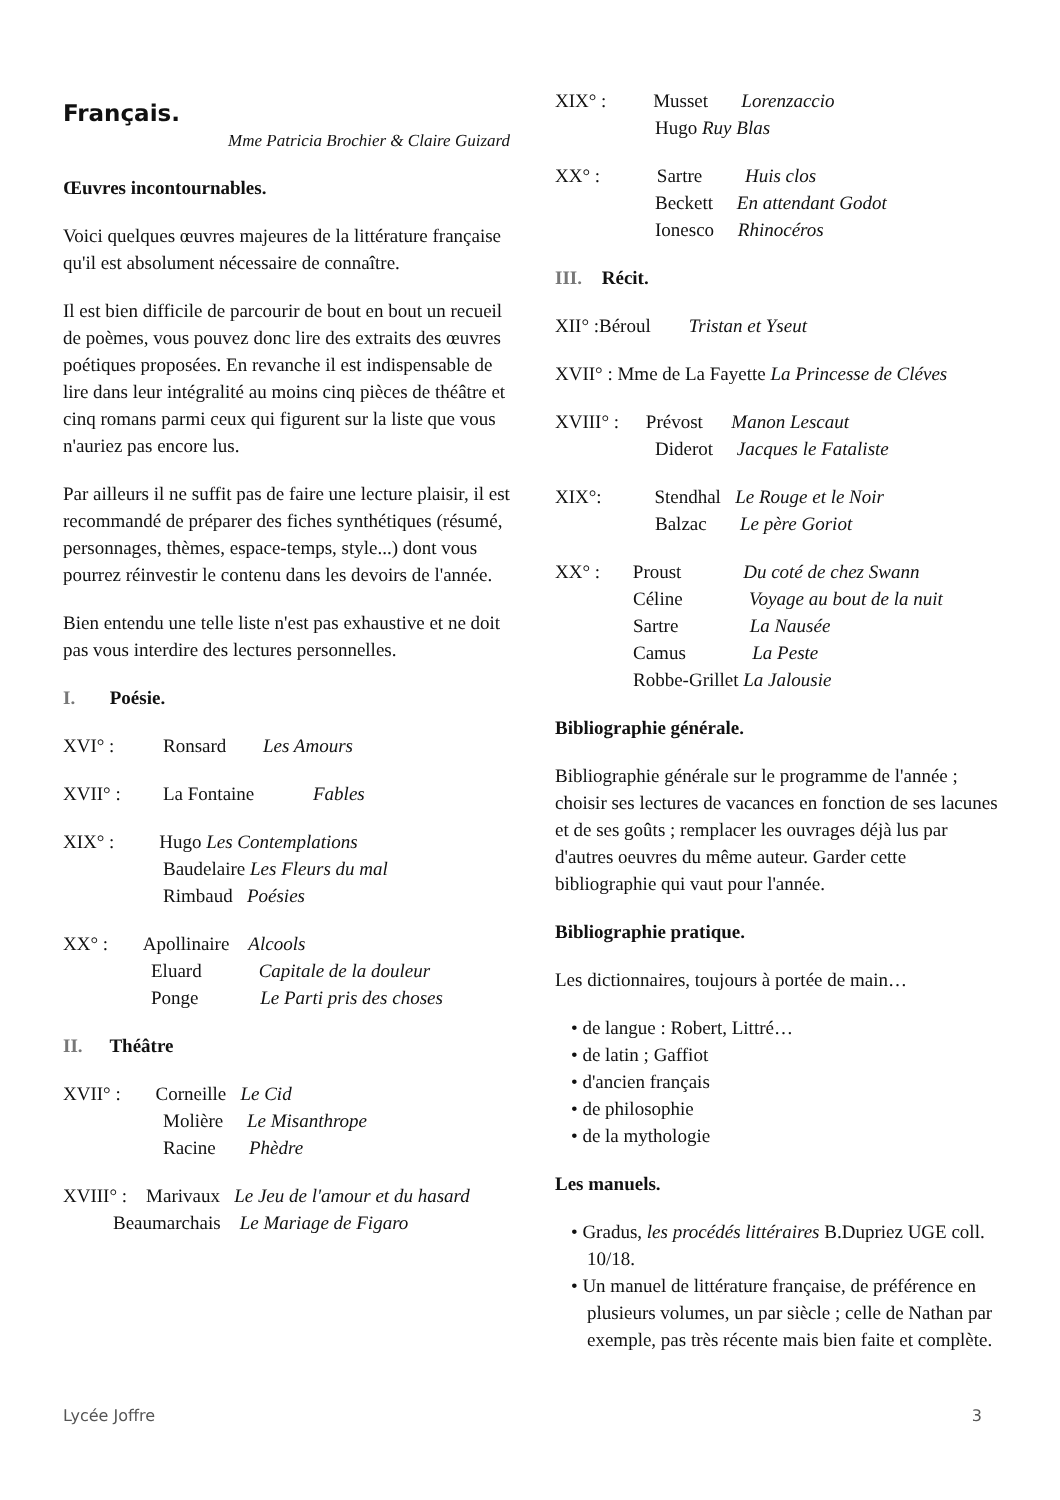Français.
Mme Patricia Brochier & Claire Guizard
Œuvres incontournables.
Voici quelques œuvres majeures de la littérature française qu'il est absolument nécessaire de connaître.
Il est bien difficile de parcourir de bout en bout un recueil de poèmes, vous pouvez donc lire des extraits des œuvres poétiques proposées. En revanche il est indispensable de lire dans leur intégralité au moins cinq pièces de théâtre et cinq romans parmi ceux qui figurent sur la liste que vous n'auriez pas encore lus.
Par ailleurs il ne suffit pas de faire une lecture plaisir, il est recommandé de préparer des fiches synthétiques (résumé, personnages, thèmes, espace-temps, style...) dont vous pourrez réinvestir le contenu dans les devoirs de l'année.
Bien entendu une telle liste n'est pas exhaustive et ne doit pas vous interdire des lectures personnelles.
I. Poésie.
XVI° : Ronsard Les Amours
XVII° : La Fontaine Fables
XIX° : Hugo Les Contemplations
Baudelaire Les Fleurs du mal
Rimbaud Poésies
XX° : Apollinaire Alcools
Eluard Capitale de la douleur
Ponge Le Parti pris des choses
II. Théâtre
XVII° : Corneille Le Cid
Molière Le Misanthrope
Racine Phèdre
XVIII° : Marivaux Le Jeu de l'amour et du hasard
Beaumarchais Le Mariage de Figaro
XIX° : Musset Lorenzaccio
Hugo Ruy Blas
XX° : Sartre Huis clos
Beckett En attendant Godot
Ionesco Rhinocéros
III. Récit.
XII° :Béroul Tristan et Yseut
XVII° : Mme de La Fayette La Princesse de Cléves
XVIII° : Prévost Manon Lescaut
Diderot Jacques le Fataliste
XIX°: Stendhal Le Rouge et le Noir
Balzac Le père Goriot
XX° : Proust Du coté de chez Swann
Céline Voyage au bout de la nuit
Sartre La Nausée
Camus La Peste
Robbe-Grillet La Jalousie
Bibliographie générale.
Bibliographie générale sur le programme de l'année ; choisir ses lectures de vacances en fonction de ses lacunes et de ses goûts ; remplacer les ouvrages déjà lus par d'autres oeuvres du même auteur. Garder cette bibliographie qui vaut pour l'année.
Bibliographie pratique.
Les dictionnaires, toujours à portée de main…
• de langue : Robert, Littré…
• de latin ; Gaffiot
• d'ancien français
• de philosophie
• de la mythologie
Les manuels.
• Gradus, les procédés littéraires B.Dupriez UGE coll. 10/18.
• Un manuel de littérature française, de préférence en plusieurs volumes, un par siècle ; celle de Nathan par exemple, pas très récente mais bien faite et complète.
Lycée Joffre 3